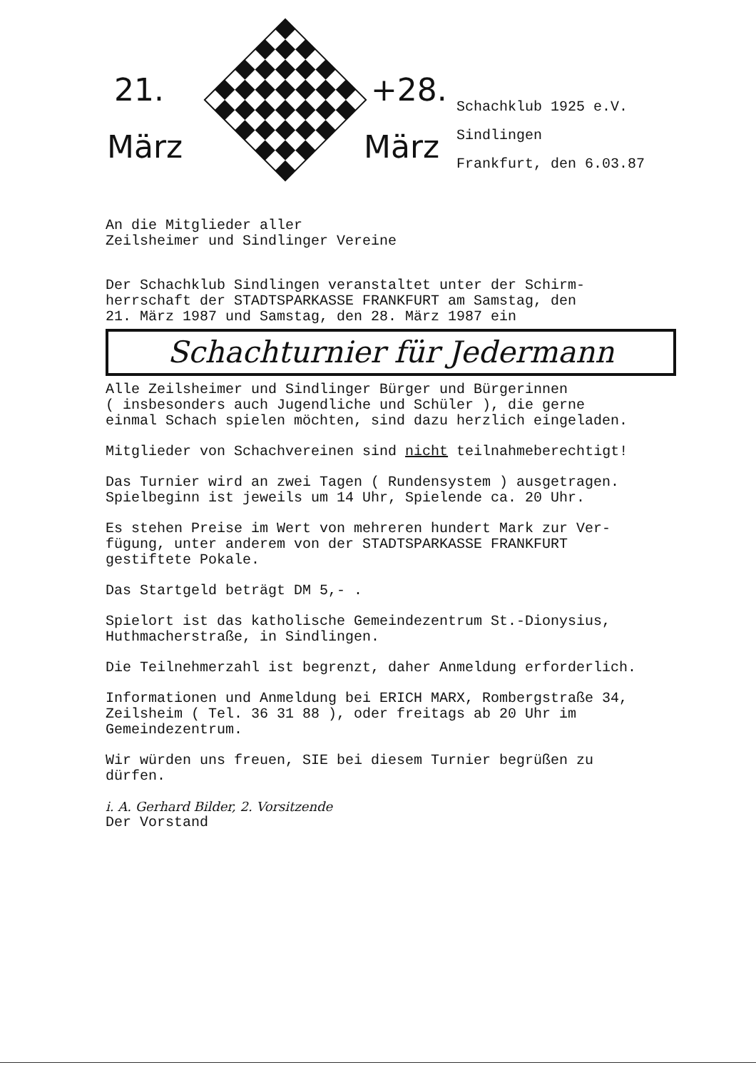21. +28.
März März
Schachklub 1925 e.V.
Sindlingen
Frankfurt, den 6.03.87
An die Mitglieder aller
Zeilsheimer und Sindlinger Vereine
Der Schachklub Sindlingen veranstaltet unter der Schirm-
herrschaft der STADTSPARKASSE FRANKFURT am Samstag, den
21. März 1987 und Samstag, den 28. März 1987 ein
Schachturnier für Jedermann
Alle Zeilsheimer und Sindlinger Bürger und Bürgerinnen
( insbesonders auch Jugendliche und Schüler ), die gerne
einmal Schach spielen möchten, sind dazu herzlich eingeladen.
Mitglieder von Schachvereinen sind nicht teilnahmeberechtigt!
Das Turnier wird an zwei Tagen ( Rundensystem ) ausgetragen.
Spielbeginn ist jeweils um 14 Uhr, Spielende ca. 20 Uhr.
Es stehen Preise im Wert von mehreren hundert Mark zur Ver-
fügung, unter anderem von der STADTSPARKASSE FRANKFURT
gestiftete Pokale.
Das Startgeld beträgt DM 5,- .
Spielort ist das katholische Gemeindezentrum St.-Dionysius,
Huthmacherstraße, in Sindlingen.
Die Teilnehmerzahl ist begrenzt, daher Anmeldung erforderlich.
Informationen und Anmeldung bei ERICH MARX, Rombergstraße 34,
Zeilsheim ( Tel. 36 31 88 ), oder freitags ab 20 Uhr im
Gemeindezentrum.
Wir würden uns freuen, SIE bei diesem Turnier begrüßen zu
dürfen.
i. A. Gerhard Bilder, 2. Vorsitzende
Der Vorstand